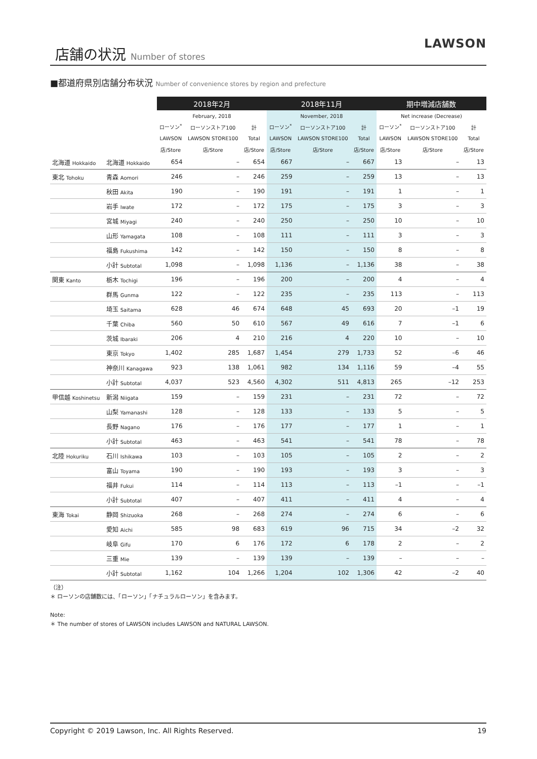店舗の状況 Number of stores
LAWSON
■都道府県別店舗分布状況 Number of convenience stores by region and prefecture
| | | 2018年2月 | | | 2018年11月 | | | 期中増減店舗数 | | |
| --- | --- | --- | --- | --- | --- | --- | --- | --- | --- | --- |
| | | February, 2018 | | | November, 2018 | | | Net increase (Decrease) | | |
| | | ローソン<sup>*</sup> | ローソンストア100 | 計 | ローソン<sup>*</sup> | ローソンストア100 | 計 | ローソン<sup>*</sup> | ローソンストア100 | 計 |
| | | LAWSON | LAWSON STORE100 | Total | LAWSON | LAWSON STORE100 | Total | LAWSON | LAWSON STORE100 | Total |
| | | 店/Store | 店/Store | 店/Store | 店/Store | 店/Store | 店/Store | 店/Store | 店/Store | 店/Store |
| 北海道 Hokkaido | 北海道 Hokkaido | 654 | – | 654 | 667 | – | 667 | 13 | – | 13 |
| 東北 Tohoku | 青森 Aomori | 246 | – | 246 | 259 | – | 259 | 13 | – | 13 |
| | 秋田 Akita | 190 | – | 190 | 191 | – | 191 | 1 | – | 1 |
| | 岩手 Iwate | 172 | – | 172 | 175 | – | 175 | 3 | – | 3 |
| | 宮城 Miyagi | 240 | – | 240 | 250 | – | 250 | 10 | – | 10 |
| | 山形 Yamagata | 108 | – | 108 | 111 | – | 111 | 3 | – | 3 |
| | 福島 Fukushima | 142 | – | 142 | 150 | – | 150 | 8 | – | 8 |
| | 小計 Subtotal | 1,098 | – | 1,098 | 1,136 | – | 1,136 | 38 | – | 38 |
| 関東 Kanto | 栃木 Tochigi | 196 | – | 196 | 200 | – | 200 | 4 | – | 4 |
| | 群馬 Gunma | 122 | – | 122 | 235 | – | 235 | 113 | – | 113 |
| | 埼玉 Saitama | 628 | 46 | 674 | 648 | 45 | 693 | 20 | –1 | 19 |
| | 千葉 Chiba | 560 | 50 | 610 | 567 | 49 | 616 | 7 | –1 | 6 |
| | 茨城 Ibaraki | 206 | 4 | 210 | 216 | 4 | 220 | 10 | – | 10 |
| | 東京 Tokyo | 1,402 | 285 | 1,687 | 1,454 | 279 | 1,733 | 52 | –6 | 46 |
| | 神奈川 Kanagawa | 923 | 138 | 1,061 | 982 | 134 | 1,116 | 59 | –4 | 55 |
| | 小計 Subtotal | 4,037 | 523 | 4,560 | 4,302 | 511 | 4,813 | 265 | –12 | 253 |
| 甲信越 Koshinetsu | 新潟 Niigata | 159 | – | 159 | 231 | – | 231 | 72 | – | 72 |
| | 山梨 Yamanashi | 128 | – | 128 | 133 | – | 133 | 5 | – | 5 |
| | 長野 Nagano | 176 | – | 176 | 177 | – | 177 | 1 | – | 1 |
| | 小計 Subtotal | 463 | – | 463 | 541 | – | 541 | 78 | – | 78 |
| 北陸 Hokuriku | 石川 Ishikawa | 103 | – | 103 | 105 | – | 105 | 2 | – | 2 |
| | 富山 Toyama | 190 | – | 190 | 193 | – | 193 | 3 | – | 3 |
| | 福井 Fukui | 114 | – | 114 | 113 | – | 113 | –1 | – | –1 |
| | 小計 Subtotal | 407 | – | 407 | 411 | – | 411 | 4 | – | 4 |
| 東海 Tokai | 静岡 Shizuoka | 268 | – | 268 | 274 | – | 274 | 6 | – | 6 |
| | 愛知 Aichi | 585 | 98 | 683 | 619 | 96 | 715 | 34 | –2 | 32 |
| | 岐阜 Gifu | 170 | 6 | 176 | 172 | 6 | 178 | 2 | – | 2 |
| | 三重 Mie | 139 | – | 139 | 139 | – | 139 | – | – | – |
| | 小計 Subtotal | 1,162 | 104 | 1,266 | 1,204 | 102 | 1,306 | 42 | –2 | 40 |
（注）
＊ ローソンの店舗数には、「ローソン」「ナチュラルローソン」を含みます。
Note:
＊ The number of stores of LAWSON includes LAWSON and NATURAL LAWSON.
Copyright © 2019 Lawson, Inc. All Rights Reserved. 19